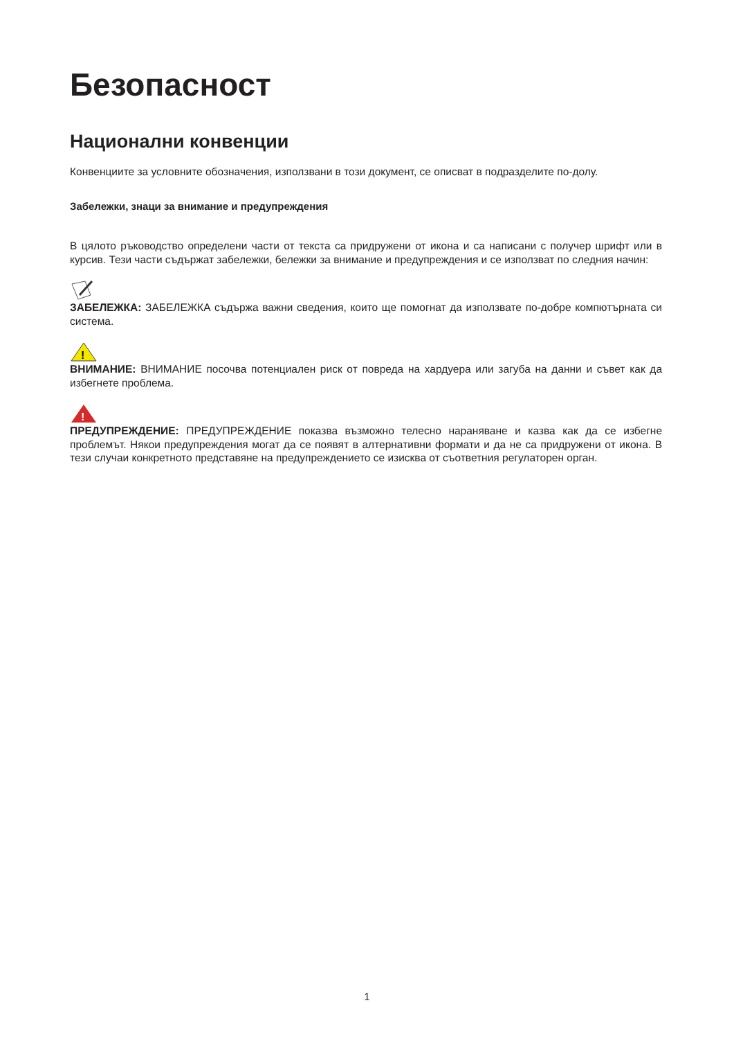Безопасност
Национални конвенции
Конвенциите за условните обозначения, използвани в този документ, се описват в подразделите по-долу.
Забележки, знаци за внимание и предупреждения
В цялото ръководство определени части от текста са придружени от икона и са написани с получер шрифт или в курсив. Тези части съдържат забележки, бележки за внимание и предупреждения и се използват по следния начин:
ЗАБЕЛЕЖКА: ЗАБЕЛЕЖКА съдържа важни сведения, които ще помогнат да използвате по-добре компютърната си система.
!
ВНИМАНИЕ: ВНИМАНИЕ посочва потенциален риск от повреда на хардуера или загуба на данни и съвет как да избегнете проблема.
!
ПРЕДУПРЕЖДЕНИЕ: ПРЕДУПРЕЖДЕНИЕ показва възможно телесно нараняване и казва как да се избегне проблемът. Някои предупреждения могат да се появят в алтернативни формати и да не са придружени от икона. В тези случаи конкретното представяне на предупреждението се изисква от съответния регулаторен орган.
1